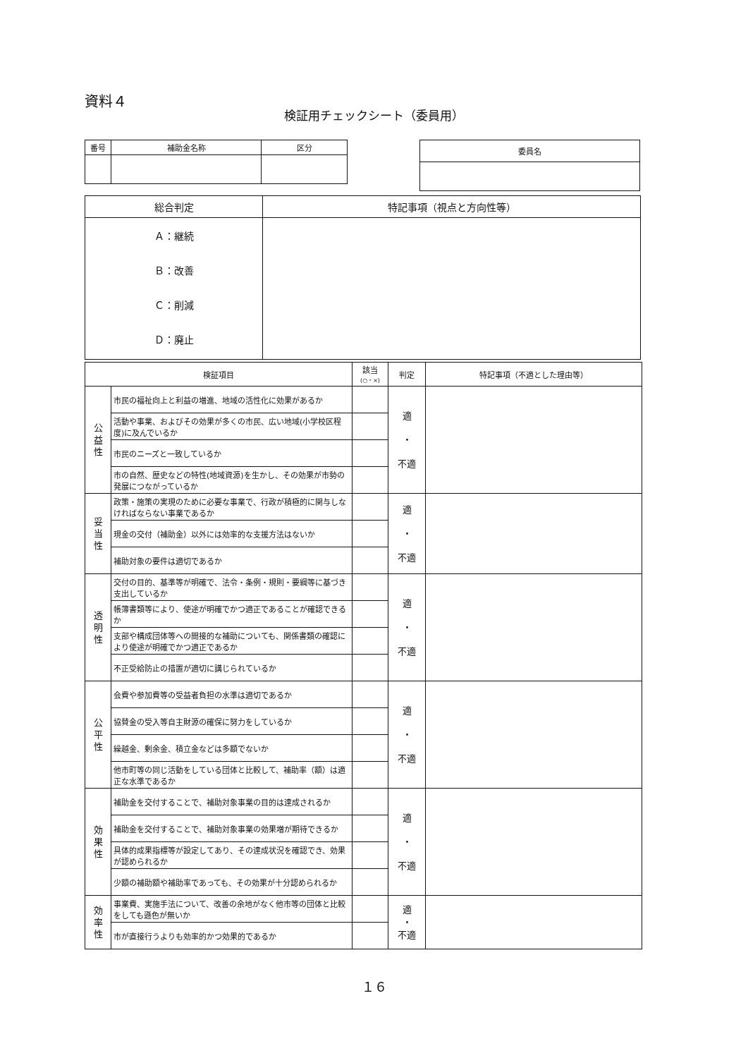資料４
検証用チェックシート（委員用）
| 番号 | 補助金名称 | 区分 |
| --- | --- | --- |
| 委員名 |
| --- |
| 総合判定 | 特記事項（視点と方向性等） |
| --- | --- |
| Ａ：継続 Ｂ：改善 Ｃ：削減 Ｄ：廃止 | |
| 検証項目 | | 該当 (○・×) | 判定 | 特記事項（不適とした理由等） |
| --- | --- | --- | --- | --- |
| 公 益 性 | 市民の福祉向上と利益の増進、地域の活性化に効果があるか | | 適 ・ 不適 | |
| | 活動や事業、およびその効果が多くの市民、広い地域(小学校区程度)に及んでいるか | | | |
| | 市民のニーズと一致しているか | | | |
| | 市の自然、歴史などの特性(地域資源)を生かし、その効果が市勢の発展につながっているか | | | |
| 妥 当 性 | 政策・施策の実現のために必要な事業で、行政が積極的に関与しなければならない事業であるか | | 適 ・ 不適 | |
| | 現金の交付（補助金）以外には効率的な支援方法はないか | | | |
| | 補助対象の要件は適切であるか | | | |
| 透 明 性 | 交付の目的、基準等が明確で、法令・条例・規則・要綱等に基づき支出しているか | | 適 ・ 不適 | |
| | 帳簿書類等により、使途が明確でかつ適正であることが確認できるか | | | |
| | 支部や構成団体等への間接的な補助についても、関係書類の確認により使途が明確でかつ適正であるか | | | |
| | 不正受給防止の措置が適切に講じられているか | | | |
| 公 平 性 | 会費や参加費等の受益者負担の水準は適切であるか | | 適 ・ 不適 | |
| | 協賛金の受入等自主財源の確保に努力をしているか | | | |
| | 繰越金、剰余金、積立金などは多額でないか | | | |
| | 他市町等の同じ活動をしている団体と比較して、補助率（額）は適正な水準であるか | | | |
| 効 果 性 | 補助金を交付することで、補助対象事業の目的は達成されるか | | 適 ・ 不適 | |
| | 補助金を交付することで、補助対象事業の効果増が期待できるか | | | |
| | 具体的成果指標等が設定してあり、その達成状況を確認でき、効果が認められるか | | | |
| | 少額の補助額や補助率であっても、その効果が十分認められるか | | | |
| 効 率 性 | 事業費、実施手法について、改善の余地がなく他市等の団体と比較をしても遜色が無いか | | 適 ・ 不適 | |
| | 市が直接行うよりも効率的かつ効果的であるか | | | |
１６